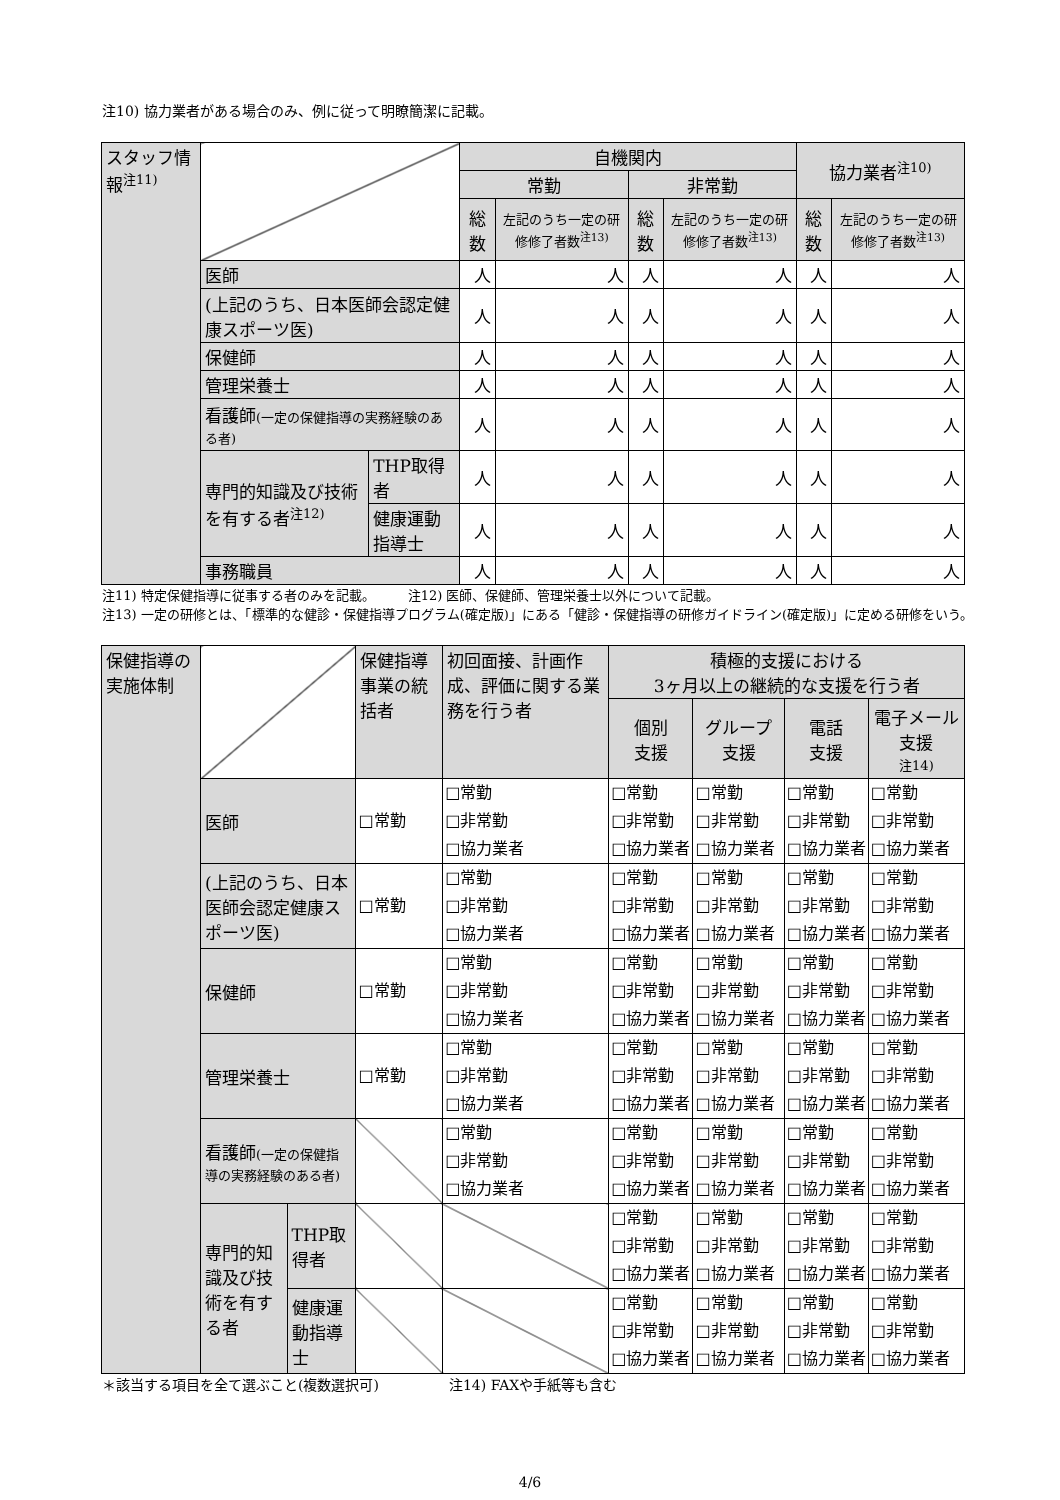注10) 協力業者がある場合のみ、例に従って明瞭簡潔に記載。
| スタッフ情報<sup>注11)</sup> | | | 自機関内 | | | | 協力業者<sup>注10)</sup> | |
| | | | 常勤 | | 非常勤 | | | |
| | | | 総数 | 左記のうち一定の研修修了者数<sup>注13)</sup> | 総数 | 左記のうち一定の研修修了者数<sup>注13)</sup> | 総数 | 左記のうち一定の研修修了者数<sup>注13)</sup> |
| | 医師 | | 人 | 人 | 人 | 人 | 人 | 人 |
| | (上記のうち、日本医師会認定健康スポーツ医) | | 人 | 人 | 人 | 人 | 人 | 人 |
| | 保健師 | | 人 | 人 | 人 | 人 | 人 | 人 |
| | 管理栄養士 | | 人 | 人 | 人 | 人 | 人 | 人 |
| | 看護師 (一定の保健指導の実務経験のある者) | | 人 | 人 | 人 | 人 | 人 | 人 |
| | 専門的知識及び技術を有する者<sup>注12)</sup> | THP取得者 | 人 | 人 | 人 | 人 | 人 | 人 |
| | | 健康運動指導士 | 人 | 人 | 人 | 人 | 人 | 人 |
| | 事務職員 | | 人 | 人 | 人 | 人 | 人 | 人 |
注11) 特定保健指導に従事する者のみを記載。　　　注12) 医師、保健師、管理栄養士以外について記載。
注13) 一定の研修とは、「標準的な健診・保健指導プログラム(確定版)」にある「健診・保健指導の研修ガイドライン(確定版)」に定める研修をいう。
| 保健指導の実施体制 | | | 保健指導事業の統括者 | 初回面接、計画作成、評価に関する業務を行う者 | 積極的支援における 3ヶ月以上の継続的な支援を行う者 | | | |
| | | | | | 個別 支援 | グループ支援 | 電話 支援 | 電子メール支援 注14) |
| | 医師 | | □常勤 | □常勤 □非常勤 □協力業者 | □常勤 □非常勤 □協力業者 | □常勤 □非常勤 □協力業者 | □常勤 □非常勤 □協力業者 | □常勤 □非常勤 □協力業者 |
| | (上記のうち、日本医師会認定健康スポーツ医) | | □常勤 | □常勤 □非常勤 □協力業者 | □常勤 □非常勤 □協力業者 | □常勤 □非常勤 □協力業者 | □常勤 □非常勤 □協力業者 | □常勤 □非常勤 □協力業者 |
| | 保健師 | | □常勤 | □常勤 □非常勤 □協力業者 | □常勤 □非常勤 □協力業者 | □常勤 □非常勤 □協力業者 | □常勤 □非常勤 □協力業者 | □常勤 □非常勤 □協力業者 |
| | 管理栄養士 | | □常勤 | □常勤 □非常勤 □協力業者 | □常勤 □非常勤 □協力業者 | □常勤 □非常勤 □協力業者 | □常勤 □非常勤 □協力業者 | □常勤 □非常勤 □協力業者 |
| | 看護師 (一定の保健指導の実務経験のある者) | | | □常勤 □非常勤 □協力業者 | □常勤 □非常勤 □協力業者 | □常勤 □非常勤 □協力業者 | □常勤 □非常勤 □協力業者 | □常勤 □非常勤 □協力業者 |
| | 専門的知識及び技術を有する者 | THP取得者 | | | □常勤 □非常勤 □協力業者 | □常勤 □非常勤 □協力業者 | □常勤 □非常勤 □協力業者 | □常勤 □非常勤 □協力業者 |
| | | 健康運動指導士 | | | □常勤 □非常勤 □協力業者 | □常勤 □非常勤 □協力業者 | □常勤 □非常勤 □協力業者 | □常勤 □非常勤 □協力業者 |
＊該当する項目を全て選ぶこと(複数選択可)　　　　　注14) FAXや手紙等も含む
4/6